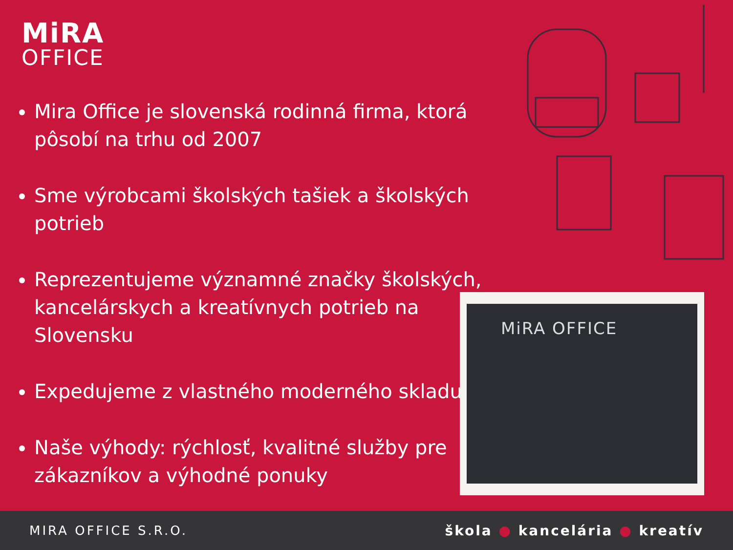MiRA
OFFICE
Mira Office je slovenská rodinná firma, ktorá pôsobí na trhu od 2007
Sme výrobcami školských tašiek a školských potrieb
Reprezentujeme významné značky školských, kancelárskych a kreatívnych potrieb na Slovensku
Expedujeme z vlastného moderného skladu
Naše výhody: rýchlosť, kvalitné služby pre zákazníkov a výhodné ponuky
MiRA OFFICE
MIRA OFFICE S.R.O. škola ● kancelária ● kreatív